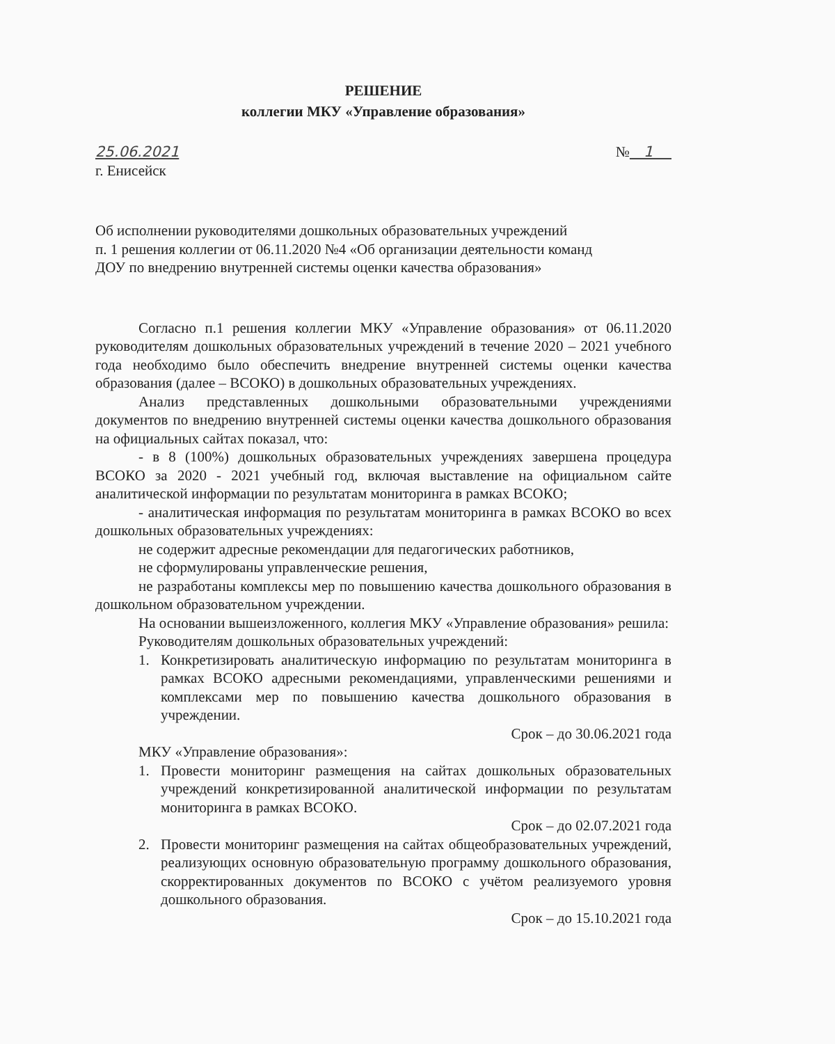РЕШЕНИЕ
коллегии МКУ «Управление образования»
25.06.2021 № 1
г. Енисейск
Об исполнении руководителями дошкольных образовательных учреждений
п. 1 решения коллегии от 06.11.2020 №4 «Об организации деятельности команд
ДОУ по внедрению внутренней системы оценки качества образования»
Согласно п.1 решения коллегии МКУ «Управление образования» от 06.11.2020 руководителям дошкольных образовательных учреждений в течение 2020 – 2021 учебного года необходимо было обеспечить внедрение внутренней системы оценки качества образования (далее – ВСОКО) в дошкольных образовательных учреждениях.
Анализ представленных дошкольными образовательными учреждениями документов по внедрению внутренней системы оценки качества дошкольного образования на официальных сайтах показал, что:
- в 8 (100%) дошкольных образовательных учреждениях завершена процедура ВСОКО за 2020 - 2021 учебный год, включая выставление на официальном сайте аналитической информации по результатам мониторинга в рамках ВСОКО;
- аналитическая информация по результатам мониторинга в рамках ВСОКО во всех дошкольных образовательных учреждениях:
не содержит адресные рекомендации для педагогических работников,
не сформулированы управленческие решения,
не разработаны комплексы мер по повышению качества дошкольного образования в дошкольном образовательном учреждении.
На основании вышеизложенного, коллегия МКУ «Управление образования» решила:
Руководителям дошкольных образовательных учреждений:
1. Конкретизировать аналитическую информацию по результатам мониторинга в рамках ВСОКО адресными рекомендациями, управленческими решениями и комплексами мер по повышению качества дошкольного образования в учреждении.
Срок – до 30.06.2021 года
МКУ «Управление образования»:
1. Провести мониторинг размещения на сайтах дошкольных образовательных учреждений конкретизированной аналитической информации по результатам мониторинга в рамках ВСОКО.
Срок – до 02.07.2021 года
2. Провести мониторинг размещения на сайтах общеобразовательных учреждений, реализующих основную образовательную программу дошкольного образования, скорректированных документов по ВСОКО с учётом реализуемого уровня дошкольного образования.
Срок – до 15.10.2021 года